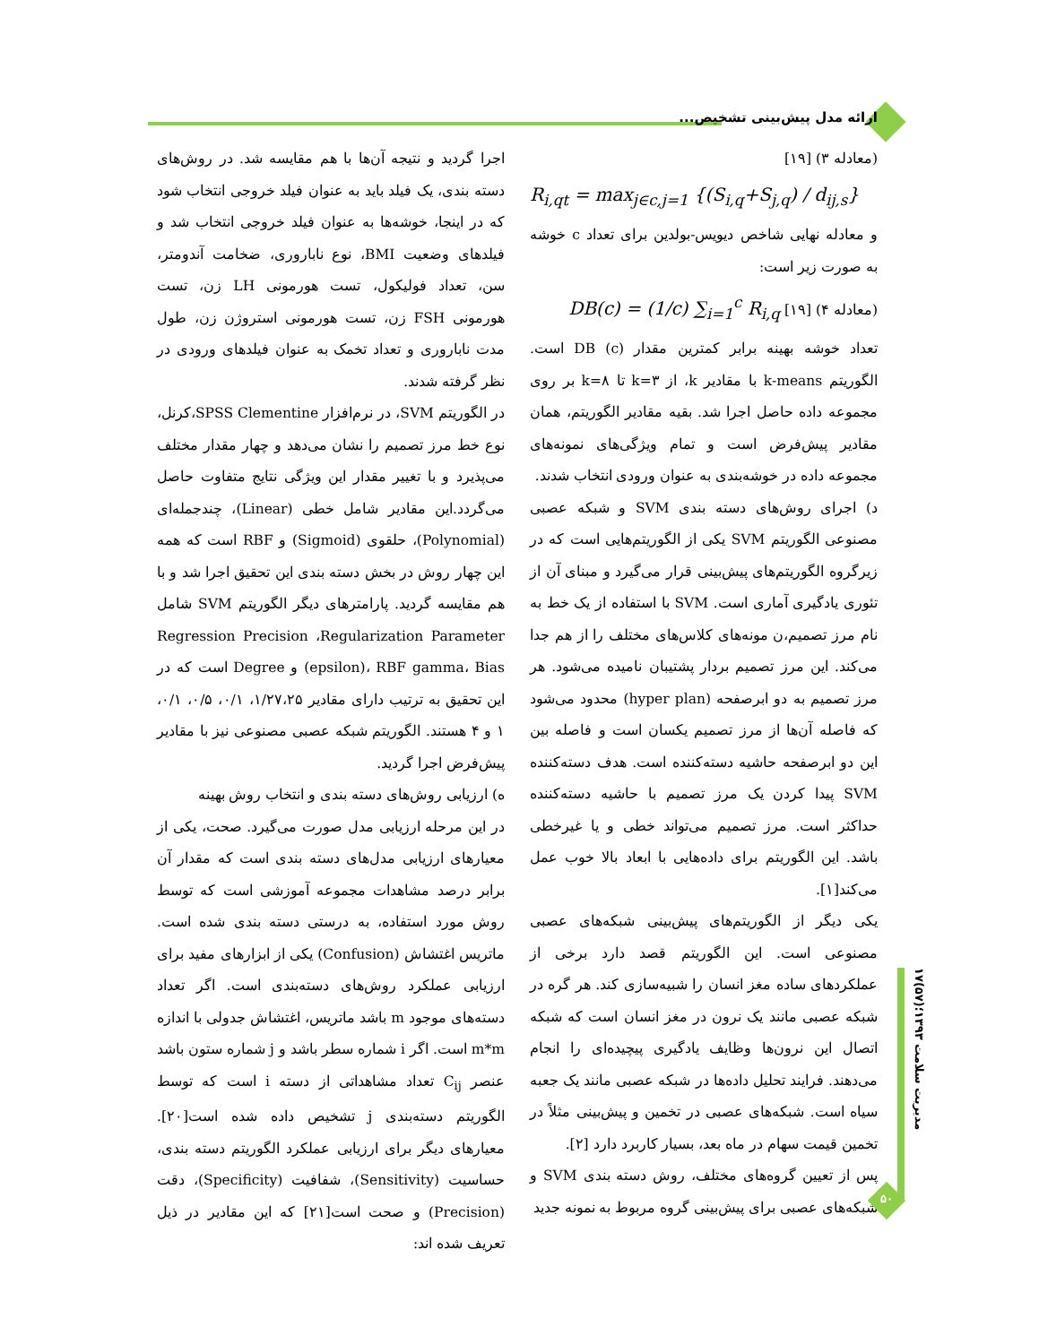ارائه مدل پیش‌بینی تشخیص...
(معادله ۳) [۱۹]
R<sub>i,qt</sub> = max<sub>j∈c,j=1</sub> {(S<sub>i,q</sub>+S<sub>j,q</sub>) / d<sub>ij,s</sub>}
و معادله نهایی شاخص دیویس-بولدین برای تعداد c خوشه به صورت زیر است:
(معادله ۴) [۱۹] DB(c) = (1/c) ∑<sub>i=1</sub><sup>c</sup> R<sub>i,q</sub>
تعداد خوشه بهینه برابر کمترین مقدار (c) DB است. الگوریتم k-means با مقادیر k، از k=۳ تا k=۸ بر روی مجموعه داده حاصل اجرا شد. بقیه مقادیر الگوریتم، همان مقادیر پیش‌فرض است و تمام ویژگی‌های نمونه‌های مجموعه داده در خوشه‌بندی به عنوان ورودی انتخاب شدند.
د) اجرای روش‌های دسته بندی SVM و شبکه عصبی مصنوعی الگوریتم SVM یکی از الگوریتم‌هایی است که در زیرگروه الگوریتم‌های پیش‌بینی قرار می‌گیرد و مبنای آن از تئوری یادگیری آماری است. SVM با استفاده از یک خط به نام مرز تصمیم،ن مونه‌های کلاس‌های مختلف را از هم جدا می‌کند. این مرز تصمیم بردار پشتیبان نامیده می‌شود. هر مرز تصمیم به دو ابرصفحه (hyper plan) محدود می‌شود که فاصله آن‌ها از مرز تصمیم یکسان است و فاصله بین این دو ابرصفحه حاشیه دسته‌کننده است. هدف دسته‌کننده SVM پیدا کردن یک مرز تصمیم با حاشیه دسته‌کننده حداکثر است. مرز تصمیم می‌تواند خطی و یا غیرخطی باشد. این الگوریتم برای داده‌هایی با ابعاد بالا خوب عمل می‌کند[۱].
یکی دیگر از الگوریتم‌های پیش‌بینی شبکه‌های عصبی مصنوعی است. این الگوریتم قصد دارد برخی از عملکردهای ساده مغز انسان را شبیه‌سازی کند. هر گره در شبکه عصبی مانند یک نرون در مغز انسان است که شبکه اتصال این نرون‌ها وظایف یادگیری پیچیده‌ای را انجام می‌دهند. فرایند تحلیل داده‌ها در شبکه عصبی مانند یک جعبه سیاه است. شبکه‌های عصبی در تخمین و پیش‌بینی مثلاً در تخمین قیمت سهام در ماه بعد، بسیار کاربرد دارد [۲].
پس از تعیین گروه‌های مختلف، روش دسته بندی SVM و شبکه‌های عصبی برای پیش‌بینی گروه مربوط به نمونه جدید
اجرا گردید و نتیجه آن‌ها با هم مقایسه شد. در روش‌های دسته بندی، یک فیلد باید به عنوان فیلد خروجی انتخاب شود که در اینجا، خوشه‌ها به عنوان فیلد خروجی انتخاب شد و فیلدهای وضعیت BMI، نوع ناباروری، ضخامت آندومتر، سن، تعداد فولیکول، تست هورمونی LH زن، تست هورمونی FSH زن، تست هورمونی استروژن زن، طول مدت ناباروری و تعداد تخمک به عنوان فیلدهای ورودی در نظر گرفته شدند.
در الگوریتم SVM، در نرم‌افزار SPSS Clementine،کرنل، نوع خط مرز تصمیم را نشان می‌دهد و چهار مقدار مختلف می‌پذیرد و با تغییر مقدار این ویژگی نتایج متفاوت حاصل می‌گردد.این مقادیر شامل خطی (Linear)، چندجمله‌ای (Polynomial)، حلقوی (Sigmoid) و RBF است که همه این چهار روش در بخش دسته بندی این تحقیق اجرا شد و با هم مقایسه گردید. پارامترهای دیگر الگوریتم SVM شامل Regression Precision ،Regularization Parameter (epsilon)، RBF gamma، Bias و Degree است که در این تحقیق به ترتیب دارای مقادیر ۱/۲۷،۲۵، ۰/۱، ۰/۵، ۰/۱، ۱ و ۴ هستند. الگوریتم شبکه عصبی مصنوعی نیز با مقادیر پیش‌فرض اجرا گردید.
ه) ارزیابی روش‌های دسته بندی و انتخاب روش بهینه
در این مرحله ارزیابی مدل صورت می‌گیرد. صحت، یکی از معیارهای ارزیابی مدل‌های دسته بندی است که مقدار آن برابر درصد مشاهدات مجموعه آموزشی است که توسط روش مورد استفاده، به درستی دسته بندی شده است. ماتریس اغتشاش (Confusion) یکی از ابزارهای مفید برای ارزیابی عملکرد روش‌های دسته‌بندی است. اگر تعداد دسته‌های موجود m باشد ماتریس، اغتشاش جدولی با اندازه m*m است. اگر i شماره سطر باشد و j شماره ستون باشد عنصر C<sub>ij</sub> تعداد مشاهداتی از دسته i است که توسط الگوریتم دسته‌بندی j تشخیص داده شده است[۲۰]. معیارهای دیگر برای ارزیابی عملکرد الگوریتم دسته بندی، حساسیت (Sensitivity)، شفافیت (Specificity)، دقت (Precision) و صحت است[۲۱] که این مقادیر در ذیل تعریف شده اند:
مدیریت سلامت ۱۳۹۳؛(۵۷)۱۷
۵۰